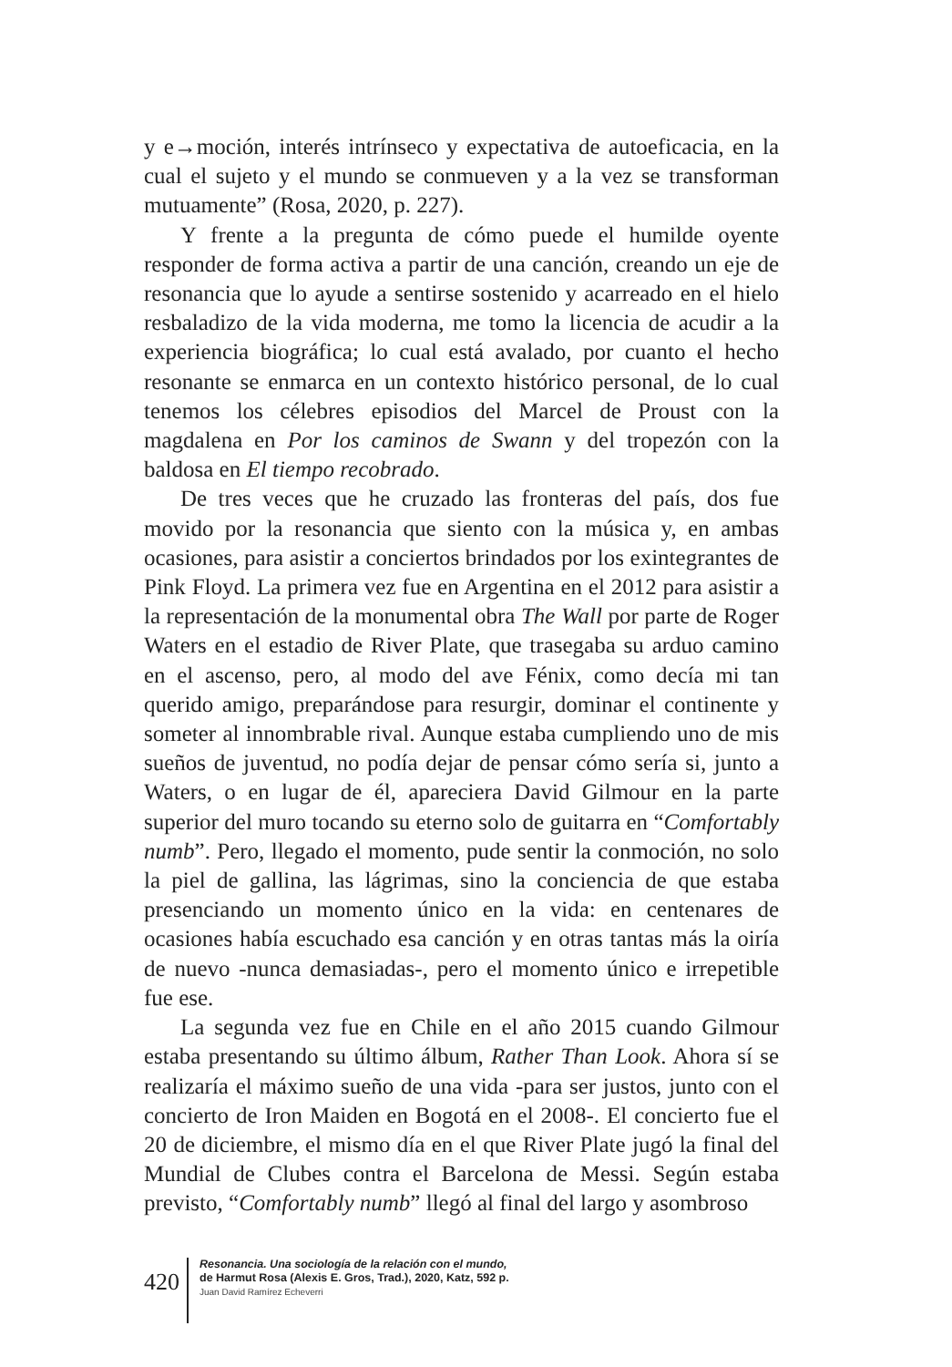y e→moción, interés intrínseco y expectativa de autoeficacia, en la cual el sujeto y el mundo se conmueven y a la vez se transforman mutuamente” (Rosa, 2020, p. 227).
Y frente a la pregunta de cómo puede el humilde oyente responder de forma activa a partir de una canción, creando un eje de resonancia que lo ayude a sentirse sostenido y acarreado en el hielo resbaladizo de la vida moderna, me tomo la licencia de acudir a la experiencia biográfica; lo cual está avalado, por cuanto el hecho resonante se enmarca en un contexto histórico personal, de lo cual tenemos los célebres episodios del Marcel de Proust con la magdalena en Por los caminos de Swann y del tropezón con la baldosa en El tiempo recobrado.
De tres veces que he cruzado las fronteras del país, dos fue movido por la resonancia que siento con la música y, en ambas ocasiones, para asistir a conciertos brindados por los exintegrantes de Pink Floyd. La primera vez fue en Argentina en el 2012 para asistir a la representación de la monumental obra The Wall por parte de Roger Waters en el estadio de River Plate, que trasegaba su arduo camino en el ascenso, pero, al modo del ave Fénix, como decía mi tan querido amigo, preparándose para resurgir, dominar el continente y someter al innombrable rival. Aunque estaba cumpliendo uno de mis sueños de juventud, no podía dejar de pensar cómo sería si, junto a Waters, o en lugar de él, apareciera David Gilmour en la parte superior del muro tocando su eterno solo de guitarra en “Comfortably numb”. Pero, llegado el momento, pude sentir la conmoción, no solo la piel de gallina, las lágrimas, sino la conciencia de que estaba presenciando un momento único en la vida: en centenares de ocasiones había escuchado esa canción y en otras tantas más la oiría de nuevo -nunca demasiadas-, pero el momento único e irrepetible fue ese.
La segunda vez fue en Chile en el año 2015 cuando Gilmour estaba presentando su último álbum, Rather Than Look. Ahora sí se realizaría el máximo sueño de una vida -para ser justos, junto con el concierto de Iron Maiden en Bogotá en el 2008-. El concierto fue el 20 de diciembre, el mismo día en el que River Plate jugó la final del Mundial de Clubes contra el Barcelona de Messi. Según estaba previsto, “Comfortably numb” llegó al final del largo y asombroso
420
Resonancia. Una sociología de la relación con el mundo,
de Harmut Rosa (Alexis E. Gros, Trad.), 2020, Katz, 592 p.
Juan David Ramírez Echeverri